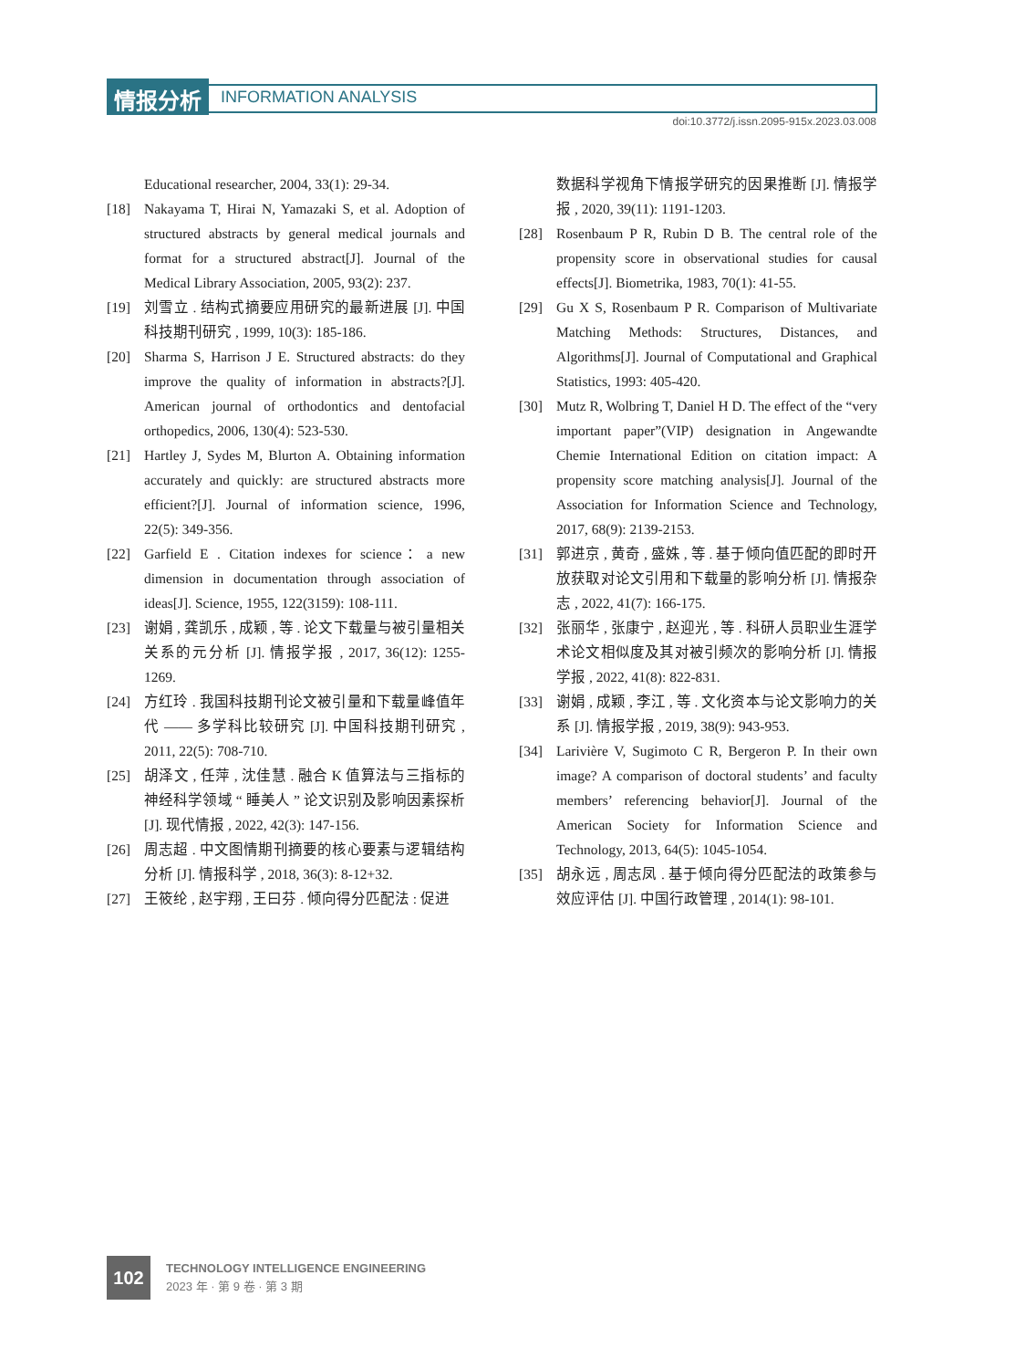情报分析 INFORMATION ANALYSIS
doi:10.3772/j.issn.2095-915x.2023.03.008
Educational researcher, 2004, 33(1): 29-34.
[18] Nakayama T, Hirai N, Yamazaki S, et al. Adoption of structured abstracts by general medical journals and format for a structured abstract[J]. Journal of the Medical Library Association, 2005, 93(2): 237.
[19] 刘雪立 . 结构式摘要应用研究的最新进展 [J]. 中国科技期刊研究 , 1999, 10(3): 185-186.
[20] Sharma S, Harrison J E. Structured abstracts: do they improve the quality of information in abstracts?[J]. American journal of orthodontics and dentofacial orthopedics, 2006, 130(4): 523-530.
[21] Hartley J, Sydes M, Blurton A. Obtaining information accurately and quickly: are structured abstracts more efficient?[J]. Journal of information science, 1996, 22(5): 349-356.
[22] Garfield E . Citation indexes for science：a new dimension in documentation through association of ideas[J]. Science, 1955, 122(3159): 108-111.
[23] 谢娟 , 龚凯乐 , 成颖 , 等 . 论文下载量与被引量相关关系的元分析 [J]. 情报学报 , 2017, 36(12): 1255-1269.
[24] 方红玲 . 我国科技期刊论文被引量和下载量峰值年代 —— 多学科比较研究 [J]. 中国科技期刊研究 , 2011, 22(5): 708-710.
[25] 胡泽文 , 任萍 , 沈佳慧 . 融合 K 值算法与三指标的神经科学领域 “ 睡美人 ” 论文识别及影响因素探析 [J]. 现代情报 , 2022, 42(3): 147-156.
[26] 周志超 . 中文图情期刊摘要的核心要素与逻辑结构分析 [J]. 情报科学 , 2018, 36(3): 8-12+32.
[27] 王筱纶 , 赵宇翔 , 王曰芬 . 倾向得分匹配法 : 促进
数据科学视角下情报学研究的因果推断 [J]. 情报学报 , 2020, 39(11): 1191-1203.
[28] Rosenbaum P R, Rubin D B. The central role of the propensity score in observational studies for causal effects[J]. Biometrika, 1983, 70(1): 41-55.
[29] Gu X S, Rosenbaum P R. Comparison of Multivariate Matching Methods: Structures, Distances, and Algorithms[J]. Journal of Computational and Graphical Statistics, 1993: 405-420.
[30] Mutz R, Wolbring T, Daniel H D. The effect of the “very important paper”(VIP) designation in Angewandte Chemie International Edition on citation impact: A propensity score matching analysis[J]. Journal of the Association for Information Science and Technology, 2017, 68(9): 2139-2153.
[31] 郭进京 , 黄奇 , 盛姝 , 等 . 基于倾向值匹配的即时开放获取对论文引用和下载量的影响分析 [J]. 情报杂志 , 2022, 41(7): 166-175.
[32] 张丽华 , 张康宁 , 赵迎光 , 等 . 科研人员职业生涯学术论文相似度及其对被引频次的影响分析 [J]. 情报学报 , 2022, 41(8): 822-831.
[33] 谢娟 , 成颖 , 李江 , 等 . 文化资本与论文影响力的关系 [J]. 情报学报 , 2019, 38(9): 943-953.
[34] Larivière V, Sugimoto C R, Bergeron P. In their own image? A comparison of doctoral students’ and faculty members’ referencing behavior[J]. Journal of the American Society for Information Science and Technology, 2013, 64(5): 1045-1054.
[35] 胡永远 , 周志凤 . 基于倾向得分匹配法的政策参与效应评估 [J]. 中国行政管理 , 2014(1): 98-101.
102
TECHNOLOGY INTELLIGENCE ENGINEERING
2023 年 · 第 9 卷 · 第 3 期